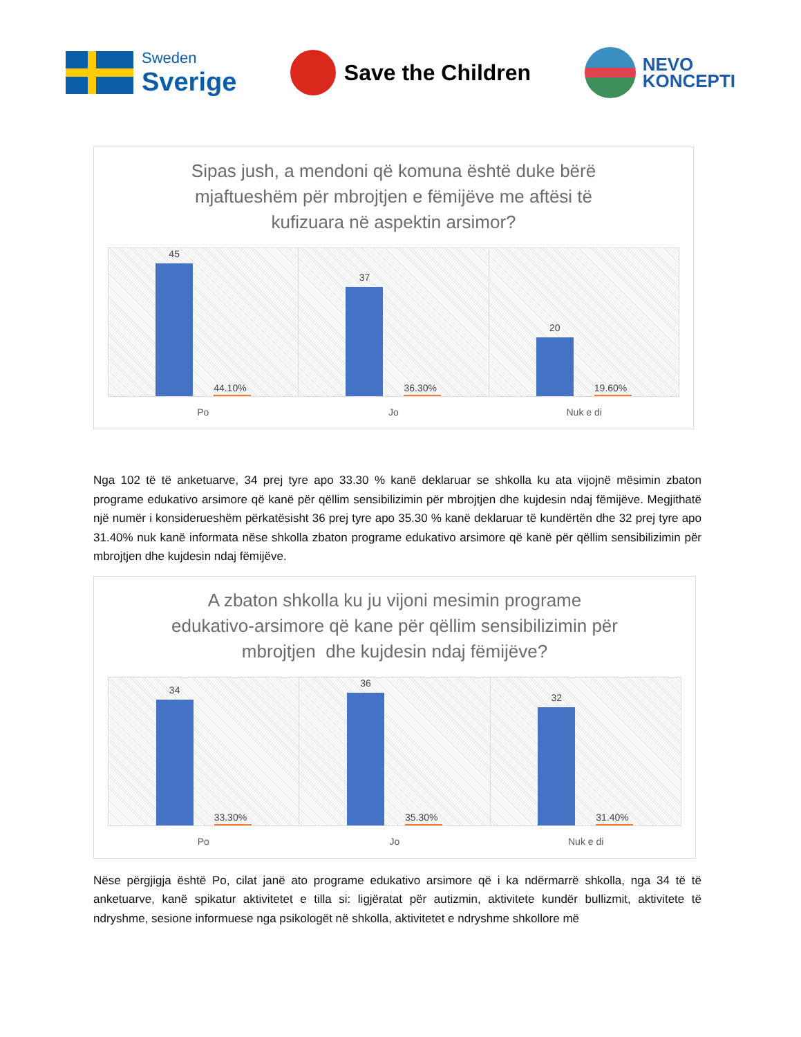Sweden
Sverige
Save the Children
NEVO
KONCEPTI
Sipas jush, a mendoni që komuna është duke bërë
mjaftueshëm për mbrojtjen e fëmijëve me aftësi të
kufizuara në aspektin arsimor?
45
44.10%
37
36.30%
20
19.60%
Po Jo Nuk e di
Nga 102 të të anketuarve, 34 prej tyre apo 33.30 % kanë deklaruar se shkolla ku ata vijojnë mësimin zbaton programe edukativo arsimore që kanë për qëllim sensibilizimin për mbrojtjen dhe kujdesin ndaj fëmijëve. Megjithatë një numër i konsiderueshëm përkatësisht 36 prej tyre apo 35.30 % kanë deklaruar të kundërtën dhe 32 prej tyre apo 31.40% nuk kanë informata nëse shkolla zbaton programe edukativo arsimore që kanë për qëllim sensibilizimin për mbrojtjen dhe kujdesin ndaj fëmijëve.
A zbaton shkolla ku ju vijoni mesimin programe
edukativo-arsimore që kane për qëllim sensibilizimin për
mbrojtjen dhe kujdesin ndaj fëmijëve?
34
33.30%
36
35.30%
32
31.40%
Po Jo Nuk e di
Nëse përgjigja është Po, cilat janë ato programe edukativo arsimore që i ka ndërmarrë shkolla, nga 34 të të anketuarve, kanë spikatur aktivitetet e tilla si: ligjëratat për autizmin, aktivitete kundër bullizmit, aktivitete të ndryshme, sesione informuese nga psikologët në shkolla, aktivitetet e ndryshme shkollore më